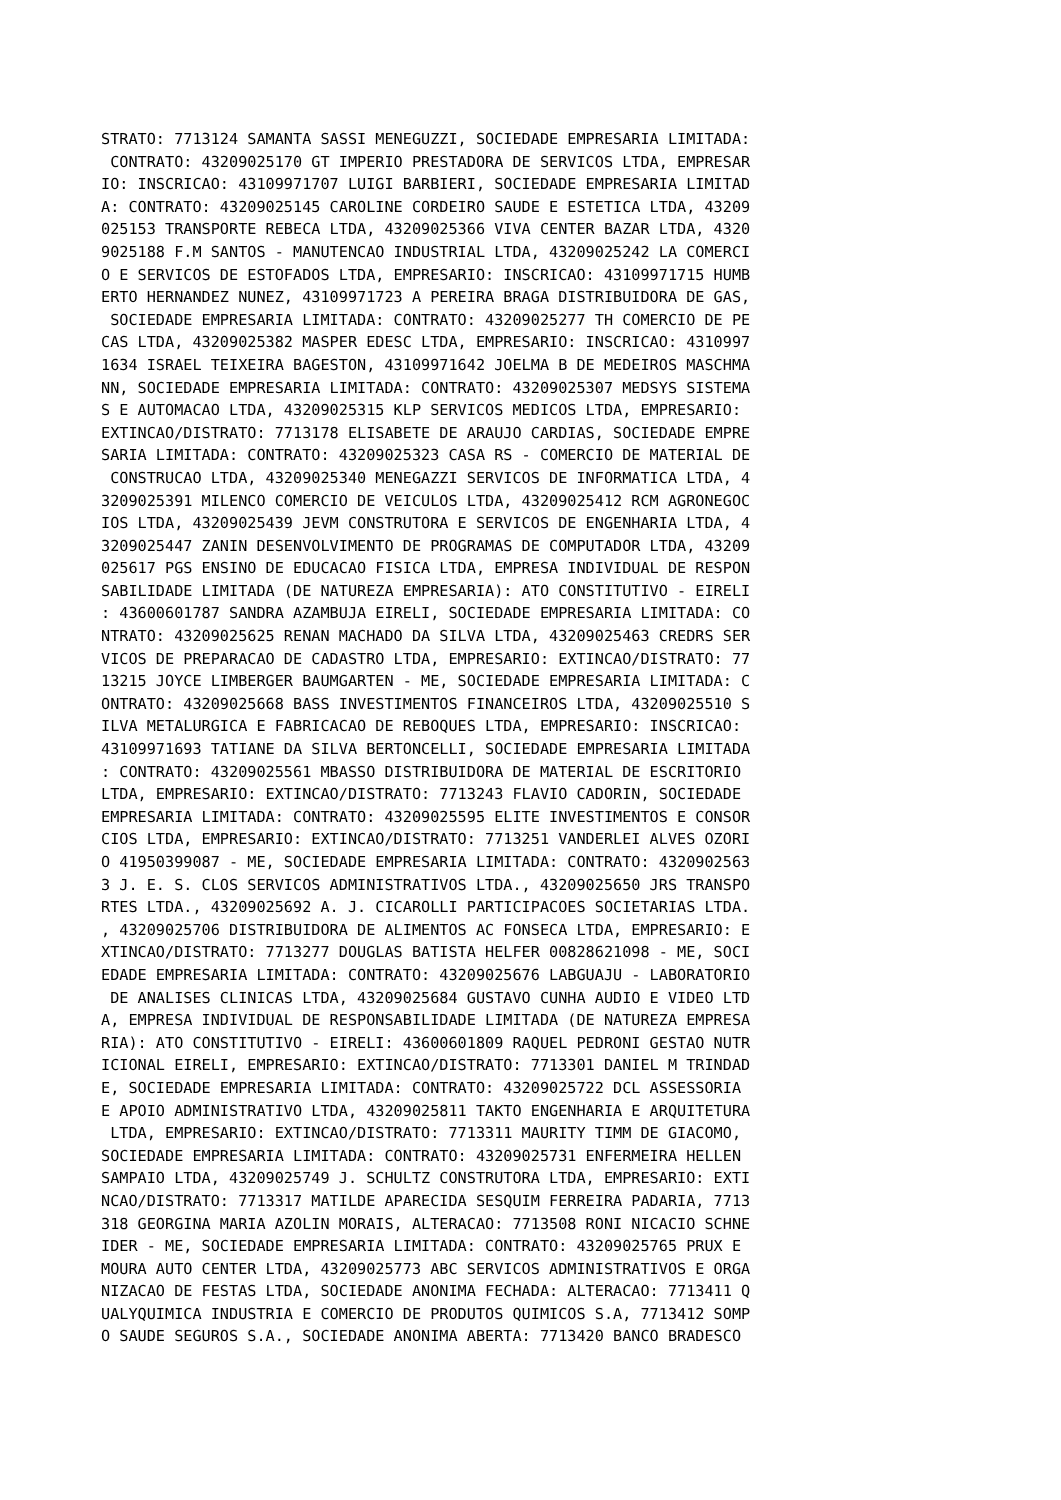STRATO: 7713124 SAMANTA SASSI MENEGUZZI, SOCIEDADE EMPRESARIA LIMITADA:
 CONTRATO: 43209025170 GT IMPERIO PRESTADORA DE SERVICOS LTDA, EMPRESAR
IO: INSCRICAO: 43109971707 LUIGI BARBIERI, SOCIEDADE EMPRESARIA LIMITAD
A: CONTRATO: 43209025145 CAROLINE CORDEIRO SAUDE E ESTETICA LTDA, 43209
025153 TRANSPORTE REBECA LTDA, 43209025366 VIVA CENTER BAZAR LTDA, 4320
9025188 F.M SANTOS - MANUTENCAO INDUSTRIAL LTDA, 43209025242 LA COMERCI
O E SERVICOS DE ESTOFADOS LTDA, EMPRESARIO: INSCRICAO: 43109971715 HUMB
ERTO HERNANDEZ NUNEZ, 43109971723 A PEREIRA BRAGA DISTRIBUIDORA DE GAS,
 SOCIEDADE EMPRESARIA LIMITADA: CONTRATO: 43209025277 TH COMERCIO DE PE
CAS LTDA, 43209025382 MASPER EDESC LTDA, EMPRESARIO: INSCRICAO: 4310997
1634 ISRAEL TEIXEIRA BAGESTON, 43109971642 JOELMA B DE MEDEIROS MASCHMA
NN, SOCIEDADE EMPRESARIA LIMITADA: CONTRATO: 43209025307 MEDSYS SISTEMA
S E AUTOMACAO LTDA, 43209025315 KLP SERVICOS MEDICOS LTDA, EMPRESARIO:
EXTINCAO/DISTRATO: 7713178 ELISABETE DE ARAUJO CARDIAS, SOCIEDADE EMPRE
SARIA LIMITADA: CONTRATO: 43209025323 CASA RS - COMERCIO DE MATERIAL DE
 CONSTRUCAO LTDA, 43209025340 MENEGAZZI SERVICOS DE INFORMATICA LTDA, 4
3209025391 MILENCO COMERCIO DE VEICULOS LTDA, 43209025412 RCM AGRONEGOC
IOS LTDA, 43209025439 JEVM CONSTRUTORA E SERVICOS DE ENGENHARIA LTDA, 4
3209025447 ZANIN DESENVOLVIMENTO DE PROGRAMAS DE COMPUTADOR LTDA, 43209
025617 PGS ENSINO DE EDUCACAO FISICA LTDA, EMPRESA INDIVIDUAL DE RESPON
SABILIDADE LIMITADA (DE NATUREZA EMPRESARIA): ATO CONSTITUTIVO - EIRELI
: 43600601787 SANDRA AZAMBUJA EIRELI, SOCIEDADE EMPRESARIA LIMITADA: CO
NTRATO: 43209025625 RENAN MACHADO DA SILVA LTDA, 43209025463 CREDRS SER
VICOS DE PREPARACAO DE CADASTRO LTDA, EMPRESARIO: EXTINCAO/DISTRATO: 77
13215 JOYCE LIMBERGER BAUMGARTEN - ME, SOCIEDADE EMPRESARIA LIMITADA: C
ONTRATO: 43209025668 BASS INVESTIMENTOS FINANCEIROS LTDA, 43209025510 S
ILVA METALURGICA E FABRICACAO DE REBOQUES LTDA, EMPRESARIO: INSCRICAO:
43109971693 TATIANE DA SILVA BERTONCELLI, SOCIEDADE EMPRESARIA LIMITADA
: CONTRATO: 43209025561 MBASSO DISTRIBUIDORA DE MATERIAL DE ESCRITORIO
LTDA, EMPRESARIO: EXTINCAO/DISTRATO: 7713243 FLAVIO CADORIN, SOCIEDADE
EMPRESARIA LIMITADA: CONTRATO: 43209025595 ELITE INVESTIMENTOS E CONSOR
CIOS LTDA, EMPRESARIO: EXTINCAO/DISTRATO: 7713251 VANDERLEI ALVES OZORI
O 41950399087 - ME, SOCIEDADE EMPRESARIA LIMITADA: CONTRATO: 4320902563
3 J. E. S. CLOS SERVICOS ADMINISTRATIVOS LTDA., 43209025650 JRS TRANSPO
RTES LTDA., 43209025692 A. J. CICAROLLI PARTICIPACOES SOCIETARIAS LTDA.
, 43209025706 DISTRIBUIDORA DE ALIMENTOS AC FONSECA LTDA, EMPRESARIO: E
XTINCAO/DISTRATO: 7713277 DOUGLAS BATISTA HELFER 00828621098 - ME, SOCI
EDADE EMPRESARIA LIMITADA: CONTRATO: 43209025676 LABGUAJU - LABORATORIO
 DE ANALISES CLINICAS LTDA, 43209025684 GUSTAVO CUNHA AUDIO E VIDEO LTD
A, EMPRESA INDIVIDUAL DE RESPONSABILIDADE LIMITADA (DE NATUREZA EMPRESA
RIA): ATO CONSTITUTIVO - EIRELI: 43600601809 RAQUEL PEDRONI GESTAO NUTR
ICIONAL EIRELI, EMPRESARIO: EXTINCAO/DISTRATO: 7713301 DANIEL M TRINDAD
E, SOCIEDADE EMPRESARIA LIMITADA: CONTRATO: 43209025722 DCL ASSESSORIA
E APOIO ADMINISTRATIVO LTDA, 43209025811 TAKTO ENGENHARIA E ARQUITETURA
 LTDA, EMPRESARIO: EXTINCAO/DISTRATO: 7713311 MAURITY TIMM DE GIACOMO,
SOCIEDADE EMPRESARIA LIMITADA: CONTRATO: 43209025731 ENFERMEIRA HELLEN
SAMPAIO LTDA, 43209025749 J. SCHULTZ CONSTRUTORA LTDA, EMPRESARIO: EXTI
NCAO/DISTRATO: 7713317 MATILDE APARECIDA SESQUIM FERREIRA PADARIA, 7713
318 GEORGINA MARIA AZOLIN MORAIS, ALTERACAO: 7713508 RONI NICACIO SCHNE
IDER - ME, SOCIEDADE EMPRESARIA LIMITADA: CONTRATO: 43209025765 PRUX E
MOURA AUTO CENTER LTDA, 43209025773 ABC SERVICOS ADMINISTRATIVOS E ORGA
NIZACAO DE FESTAS LTDA, SOCIEDADE ANONIMA FECHADA: ALTERACAO: 7713411 Q
UALYQUIMICA INDUSTRIA E COMERCIO DE PRODUTOS QUIMICOS S.A, 7713412 SOMP
O SAUDE SEGUROS S.A., SOCIEDADE ANONIMA ABERTA: 7713420 BANCO BRADESCO